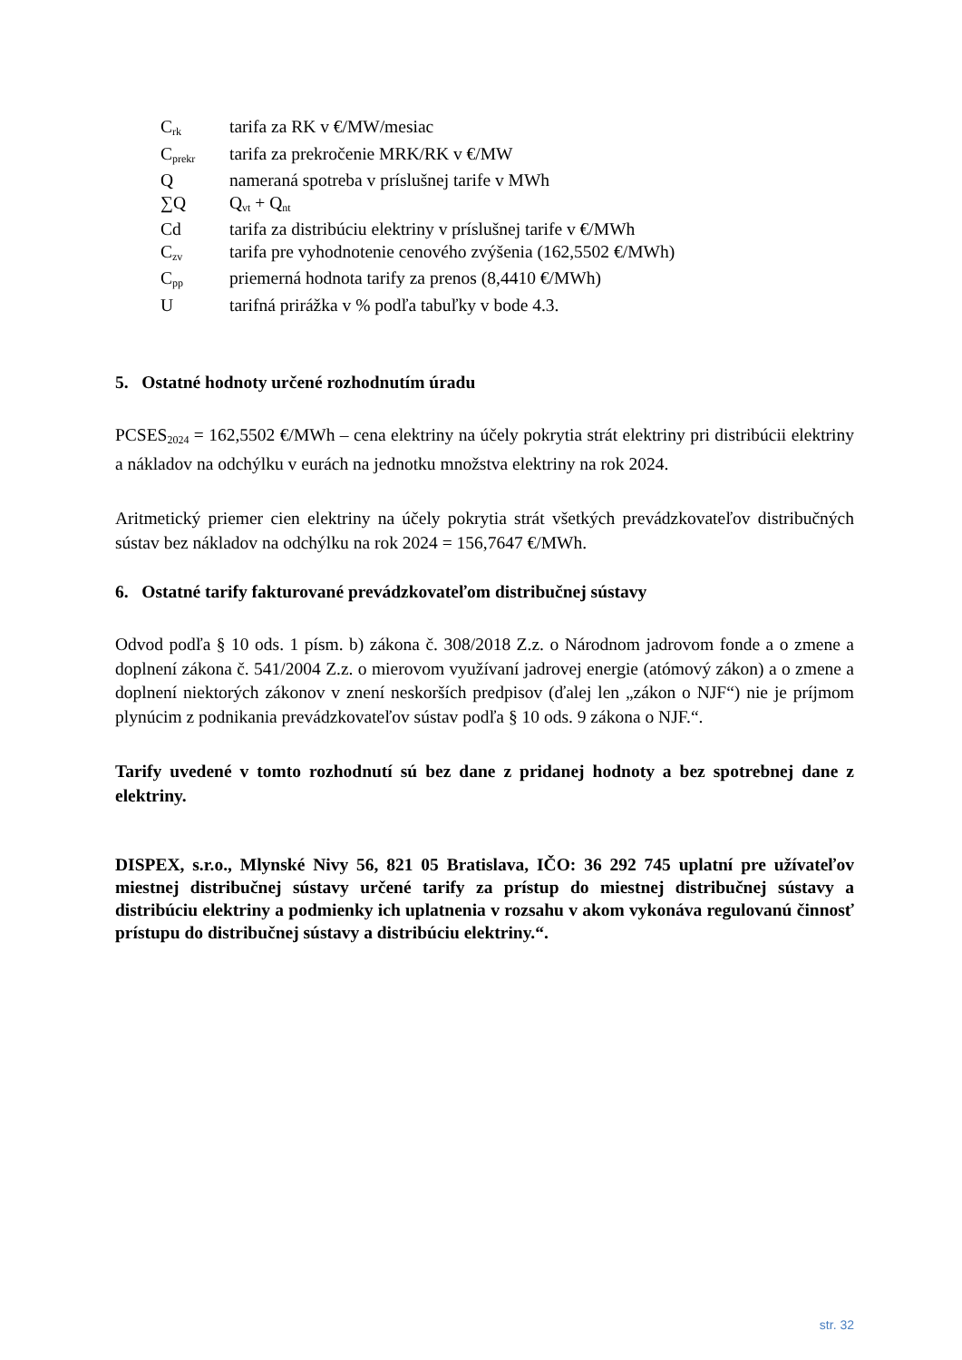| C<sub>rk</sub> | tarifa za RK v €/MW/mesiac |
| C<sub>prekr</sub> | tarifa za prekročenie MRK/RK v €/MW |
| Q | nameraná spotreba v príslušnej tarife v MWh |
| ∑Q | Q<sub>vt</sub> + Q<sub>nt</sub> |
| Cd | tarifa za distribúciu elektriny v príslušnej tarife v €/MWh |
| C<sub>zv</sub> | tarifa pre vyhodnotenie cenového zvýšenia (162,5502 €/MWh) |
| C<sub>pp</sub> | priemerná hodnota tarify za prenos (8,4410 €/MWh) |
| U | tarifná prirážka v % podľa tabuľky v bode 4.3. |
5. Ostatné hodnoty určené rozhodnutím úradu
PCSES<sub>2024</sub> = 162,5502 €/MWh – cena elektriny na účely pokrytia strát elektriny pri distribúcii elektriny a nákladov na odchýlku v eurách na jednotku množstva elektriny na rok 2024.
Aritmetický priemer cien elektriny na účely pokrytia strát všetkých prevádzkovateľov distribučných sústav bez nákladov na odchýlku na rok 2024 = 156,7647 €/MWh.
6. Ostatné tarify fakturované prevádzkovateľom distribučnej sústavy
Odvod podľa § 10 ods. 1 písm. b) zákona č. 308/2018 Z.z. o Národnom jadrovom fonde a o zmene a doplnení zákona č. 541/2004 Z.z. o mierovom využívaní jadrovej energie (atómový zákon) a o zmene a doplnení niektorých zákonov v znení neskorších predpisov (ďalej len „zákon o NJF“) nie je príjmom plynúcim z podnikania prevádzkovateľov sústav podľa § 10 ods. 9 zákona o NJF.“.
Tarify uvedené v tomto rozhodnutí sú bez dane z pridanej hodnoty a bez spotrebnej dane z elektriny.
DISPEX, s.r.o., Mlynské Nivy 56, 821 05 Bratislava, IČO: 36 292 745 uplatní pre užívateľov miestnej distribučnej sústavy určené tarify za prístup do miestnej distribučnej sústavy a distribúciu elektriny a podmienky ich uplatnenia v rozsahu v akom vykonáva regulovanú činnosť prístupu do distribučnej sústavy a distribúciu elektriny.“.
str. 32